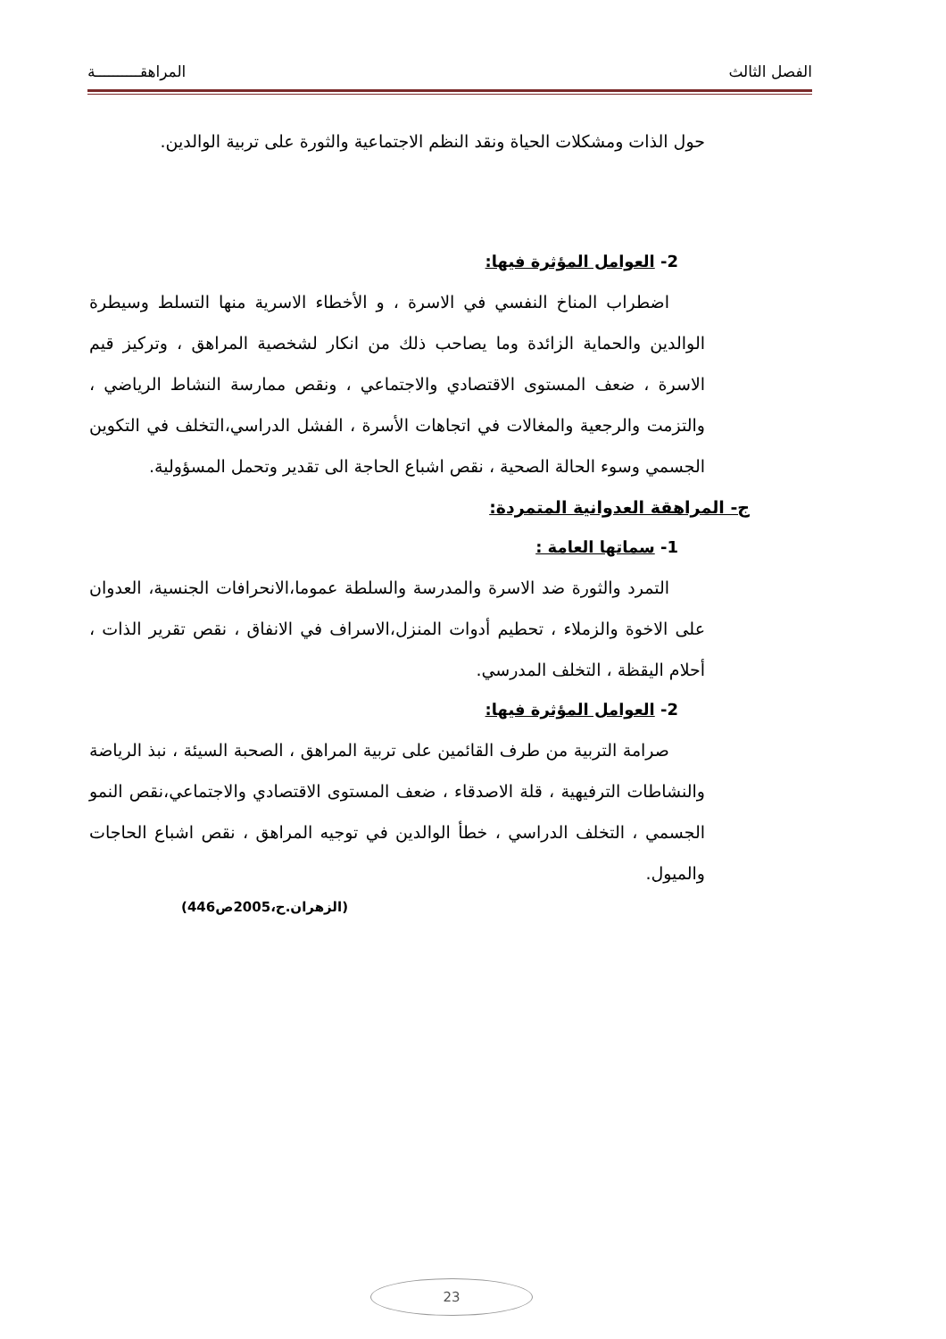الفصل الثالث المراهقــــــــــة
حول الذات ومشكلات الحياة ونقد النظم الاجتماعية والثورة على تربية الوالدين.
2- العوامل المؤثرة فيها:
اضطراب المناخ النفسي في الاسرة ، و الأخطاء الاسرية منها التسلط وسيطرة الوالدين والحماية الزائدة وما يصاحب ذلك من انكار لشخصية المراهق ، وتركيز قيم الاسرة ، ضعف المستوى الاقتصادي والاجتماعي ، ونقص ممارسة النشاط الرياضي ، والتزمت والرجعية والمغالات في اتجاهات الأسرة ، الفشل الدراسي،التخلف في التكوين الجسمي وسوء الحالة الصحية ، نقص اشباع الحاجة الى تقدير وتحمل المسؤولية.
ج- المراهقة العدوانية المتمردة:
1- سماتها العامة :
التمرد والثورة ضد الاسرة والمدرسة والسلطة عموما،الانحرافات الجنسية، العدوان على الاخوة والزملاء ، تحطيم أدوات المنزل،الاسراف في الانفاق ، نقص تقرير الذات ، أحلام اليقظة ، التخلف المدرسي.
2- العوامل المؤثرة فيها:
صرامة التربية من طرف القائمين على تربية المراهق ، الصحبة السيئة ، نبذ الرياضة والنشاطات الترفيهية ، قلة الاصدقاء ، ضعف المستوى الاقتصادي والاجتماعي،نقص النمو الجسمي ، التخلف الدراسي ، خطأ الوالدين في توجيه المراهق ، نقص اشباع الحاجات والميول.
(الزهران.ح،2005ص446)
23